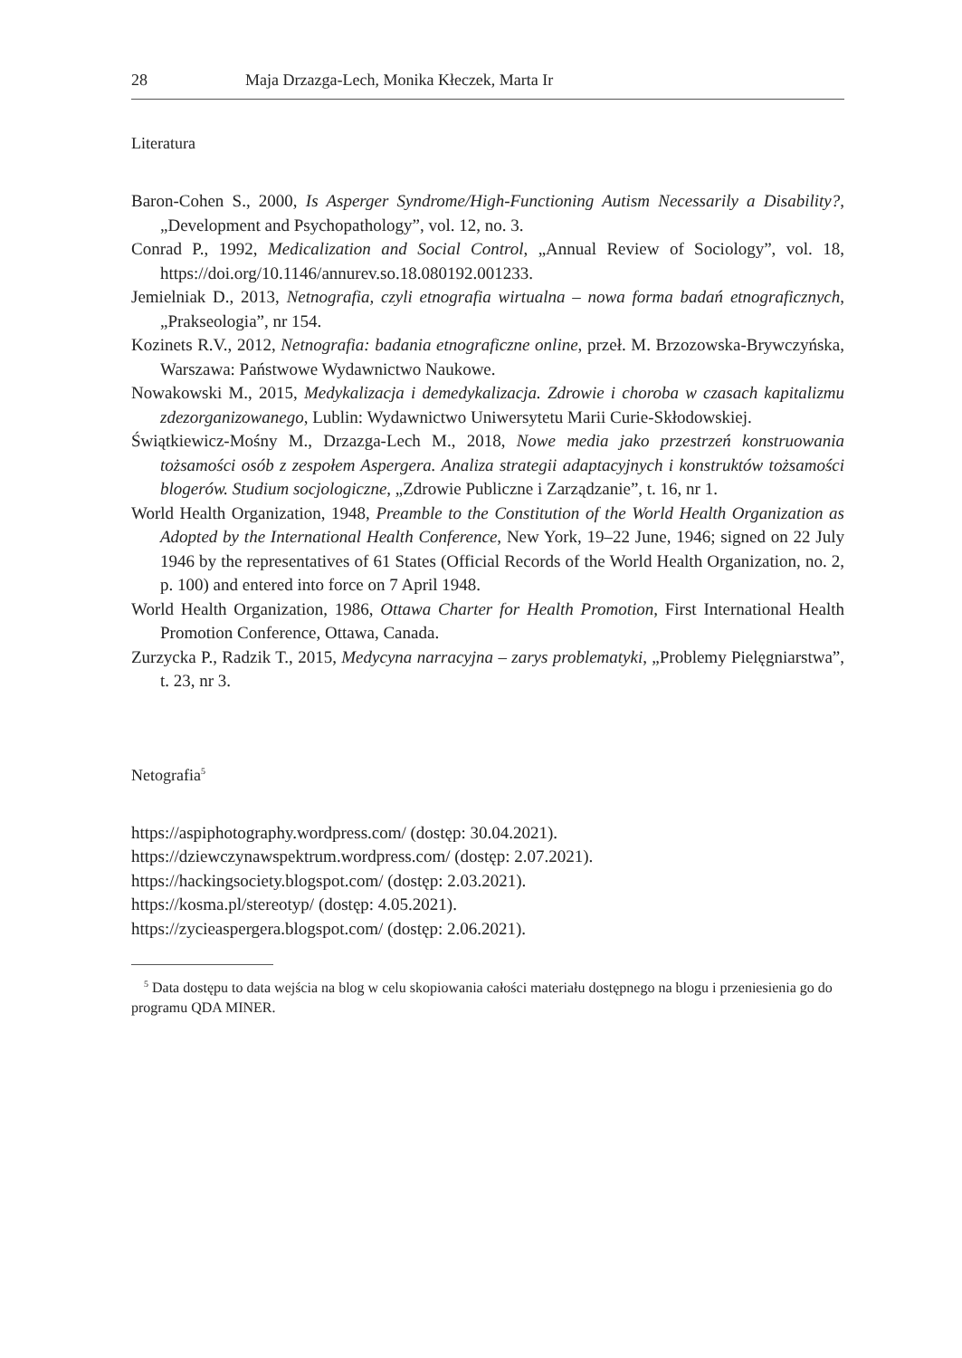28 Maja Drzazga-Lech, Monika Kłeczek, Marta Ir
Literatura
Baron-Cohen S., 2000, Is Asperger Syndrome/High-Functioning Autism Necessarily a Disability?, „Development and Psychopathology”, vol. 12, no. 3.
Conrad P., 1992, Medicalization and Social Control, „Annual Review of Sociology”, vol. 18, https://doi.org/10.1146/annurev.so.18.080192.001233.
Jemielniak D., 2013, Netnografia, czyli etnografia wirtualna – nowa forma badań etnograficznych, „Prakseologia”, nr 154.
Kozinets R.V., 2012, Netnografia: badania etnograficzne online, przeł. M. Brzozowska-Brywczyńska, Warszawa: Państwowe Wydawnictwo Naukowe.
Nowakowski M., 2015, Medykalizacja i demedykalizacja. Zdrowie i choroba w czasach kapitalizmu zdezorganizowanego, Lublin: Wydawnictwo Uniwersytetu Marii Curie-Skłodowskiej.
Świątkiewicz-Mośny M., Drzazga-Lech M., 2018, Nowe media jako przestrzeń konstruowania tożsamości osób z zespołem Aspergera. Analiza strategii adaptacyjnych i konstruktów tożsamości blogerów. Studium socjologiczne, „Zdrowie Publiczne i Zarządzanie”, t. 16, nr 1.
World Health Organization, 1948, Preamble to the Constitution of the World Health Organization as Adopted by the International Health Conference, New York, 19–22 June, 1946; signed on 22 July 1946 by the representatives of 61 States (Official Records of the World Health Organization, no. 2, p. 100) and entered into force on 7 April 1948.
World Health Organization, 1986, Ottawa Charter for Health Promotion, First International Health Promotion Conference, Ottawa, Canada.
Zurzycka P., Radzik T., 2015, Medycyna narracyjna – zarys problematyki, „Problemy Pielęgniarstwa”, t. 23, nr 3.
Netografia<sup>5</sup>
https://aspiphotography.wordpress.com/ (dostęp: 30.04.2021).
https://dziewczynawspektrum.wordpress.com/ (dostęp: 2.07.2021).
https://hackingsociety.blogspot.com/ (dostęp: 2.03.2021).
https://kosma.pl/stereotyp/ (dostęp: 4.05.2021).
https://zycieaspergera.blogspot.com/ (dostęp: 2.06.2021).
<sup>5</sup> Data dostępu to data wejścia na blog w celu skopiowania całości materiału dostępnego na blogu i przeniesienia go do programu QDA MINER.